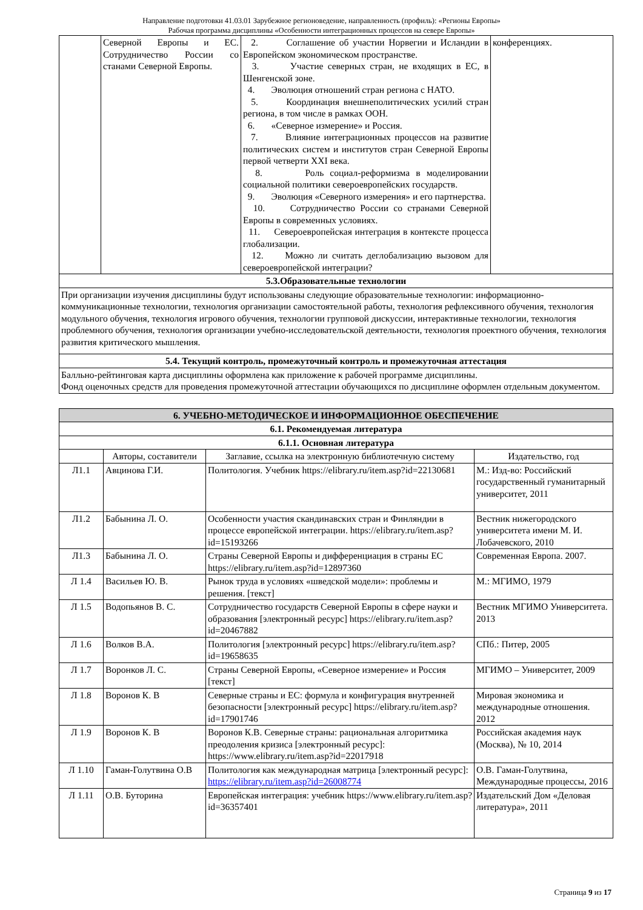Направление подготовки 41.03.01 Зарубежное регионоведение, направленность (профиль): «Регионы Европы»
Рабочая программа дисциплины «Особенности интеграционных процессов на севере Европы»
| | Северной Европы и ЕС. Сотрудничество России со станами Северной Европы. | 2. Соглашение об участии Норвегии и Исландии в Европейском экономическом пространстве. 3. Участие северных стран, не входящих в ЕС, в Шенгенской зоне. 4. Эволюция отношений стран региона с НАТО. 5. Координация внешнеполитических усилий стран региона, в том числе в рамках ООН. 6. «Северное измерение» и Россия. 7. Влияние интеграционных процессов на развитие политических систем и институтов стран Северной Европы первой четверти XXI века. 8. Роль социал-реформизма в моделировании социальной политики североевропейских государств. 9. Эволюция «Северного измерения» и его партнерства. 10. Сотрудничество России со странами Северной Европы в современных условиях. 11. Североевропейская интеграция в контексте процесса глобализации. 12. Можно ли считать деглобализацию вызовом для североевропейской интеграции? | конференциях. |
| 5.3.Образовательные технологии | | | |
| При организации изучения дисциплины будут использованы следующие образовательные технологии: информационно-коммуникационные технологии, технология организации самостоятельной работы, технология рефлексивного обучения, технология модульного обучения, технология игрового обучения, технологии групповой дискуссии, интерактивные технологии, технология проблемного обучения, технология организации учебно-исследовательской деятельности, технология проектного обучения, технология развития критического мышления. | | | |
| 5.4. Текущий контроль, промежуточный контроль и промежуточная аттестация | | | |
| Балльно-рейтинговая карта дисциплины оформлена как приложение к рабочей программе дисциплины. Фонд оценочных средств для проведения промежуточной аттестации обучающихся по дисциплине оформлен отдельным документом. | | | |
| 6. УЧЕБНО-МЕТОДИЧЕСКОЕ И ИНФОРМАЦИОННОЕ ОБЕСПЕЧЕНИЕ | | | |
| 6.1. Рекомендуемая литература | | | |
| 6.1.1. Основная литература | | | |
| | Авторы, составители | Заглавие, ссылка на электронную библиотечную систему | Издательство, год |
| Л1.1 | Авцинова Г.И. | Политология. Учебник https://elibrary.ru/item.asp?id=22130681 | М.: Изд-во: Российский государственный гуманитарный университет, 2011 |
| Л1.2 | Бабынина Л. О. | Особенности участия скандинавских стран и Финляндии в процессе европейской интеграции. https://elibrary.ru/item.asp?id=15193266 | Вестник нижегородского университета имени М. И. Лобачевского, 2010 |
| Л1.3 | Бабынина Л. О. | Страны Северной Европы и дифференциация в страны ЕС https://elibrary.ru/item.asp?id=12897360 | Современная Европа. 2007. |
| Л 1.4 | Васильев Ю. В. | Рынок труда в условиях «шведской модели»: проблемы и решения. [текст] | М.: МГИМО, 1979 |
| Л 1.5 | Водопьянов В. С. | Сотрудничество государств Северной Европы в сфере науки и образования [электронный ресурс] https://elibrary.ru/item.asp?id=20467882 | Вестник МГИМО Университета. 2013 |
| Л 1.6 | Волков В.А. | Политология [электронный ресурс] https://elibrary.ru/item.asp?id=19658635 | СПб.: Питер, 2005 |
| Л 1.7 | Воронков Л. С. | Страны Северной Европы, «Северное измерение» и Россия [текст] | МГИМО – Университет, 2009 |
| Л 1.8 | Воронов К. В | Северные страны и ЕС: формула и конфигурация внутренней безопасности [электронный ресурс] https://elibrary.ru/item.asp?id=17901746 | Мировая экономика и международные отношения. 2012 |
| Л 1.9 | Воронов К. В | Воронов К.В. Северные страны: рациональная алгоритмика преодоления кризиса [электронный ресурс]: https://www.elibrary.ru/item.asp?id=22017918 | Российская академия наук (Москва), № 10, 2014 |
| Л 1.10 | Гаман-Голутвина О.В | Политология как международная матрица [электронный ресурс]: https://elibrary.ru/item.asp?id=26008774 | О.В. Гаман-Голутвина, Международные процессы, 2016 |
| Л 1.11 | О.В. Буторина | Европейская интеграция: учебник https://www.elibrary.ru/item.asp?id=36357401 | Издательский Дом «Деловая литература», 2011 |
Страница 9 из 17